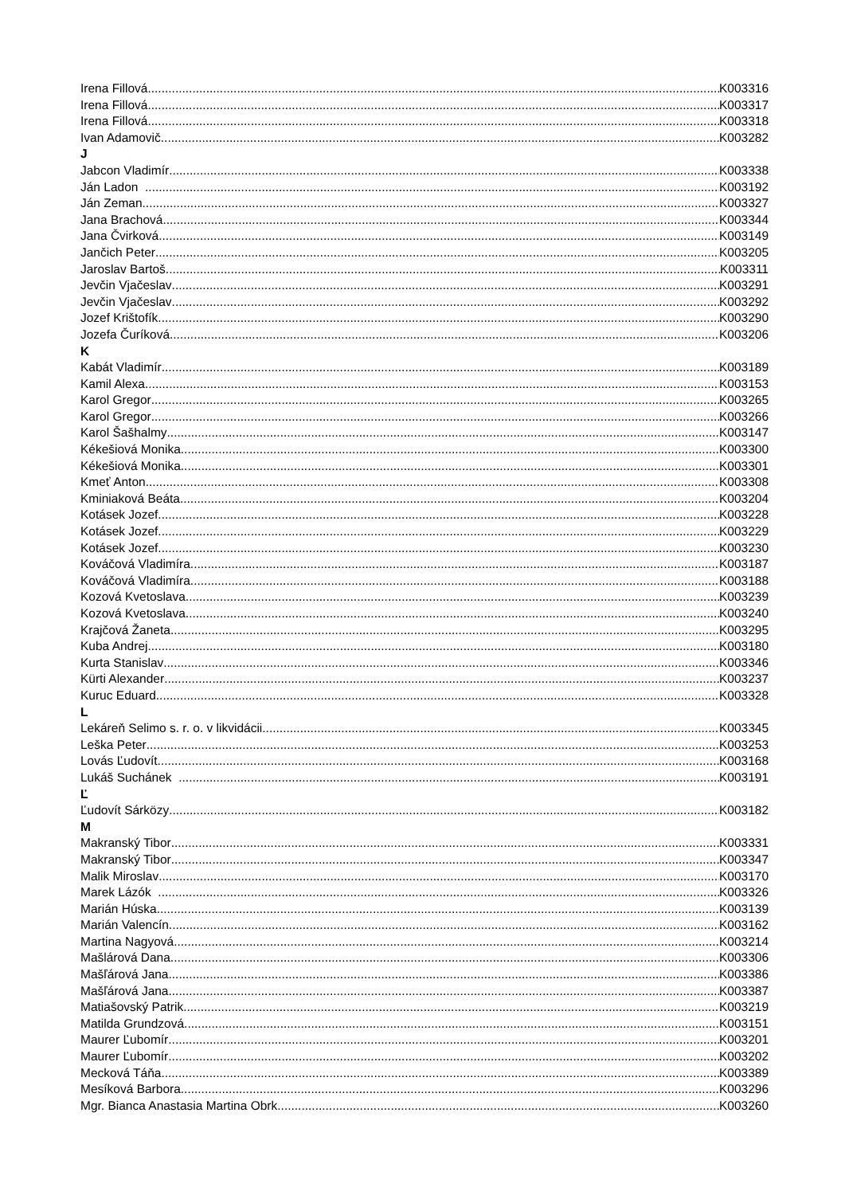Irena Fillová K003316
Irena Fillová K003317
Irena Fillová K003318
Ivan Adamovič K003282
J
Jabcon Vladimír K003338
Ján Ladon K003192
Ján Zeman K003327
Jana Brachová K003344
Jana Čvirková K003149
Jančich Peter K003205
Jaroslav Bartoš K003311
Jevčin Vjačeslav K003291
Jevčin Vjačeslav K003292
Jozef Krištofík K003290
Jozefa Čuríková K003206
K
Kabát Vladimír K003189
Kamil Alexa K003153
Karol Gregor K003265
Karol Gregor K003266
Karol Šašhalmy K003147
Kékešiová Monika K003300
Kékešiová Monika K003301
Kmeť Anton K003308
Kminiaková Beáta K003204
Kotásek Jozef K003228
Kotásek Jozef K003229
Kotásek Jozef K003230
Kováčová Vladimíra K003187
Kováčová Vladimíra K003188
Kozová Kvetoslava K003239
Kozová Kvetoslava K003240
Krajčová Žaneta K003295
Kuba Andrej K003180
Kurta Stanislav K003346
Kürti Alexander K003237
Kuruc Eduard K003328
L
Lekáreň Selimo s. r. o. v likvidácii K003345
Leška Peter K003253
Lovás Ľudovít K003168
Lukáš Suchánek K003191
Ľ
Ľudovít Sárközy K003182
M
Makranský Tibor K003331
Makranský Tibor K003347
Malik Miroslav K003170
Marek Lázók K003326
Marián Húska K003139
Marián Valencín K003162
Martina Nagyová K003214
Mašlárová Dana K003306
Mašľárová Jana K003386
Mašľárová Jana K003387
Matiašovský Patrik K003219
Matilda Grundzová K003151
Maurer Ľubomír K003201
Maurer Ľubomír K003202
Mecková Táňa K003389
Mesíková Barbora K003296
Mgr. Bianca Anastasia Martina Obrk K003260